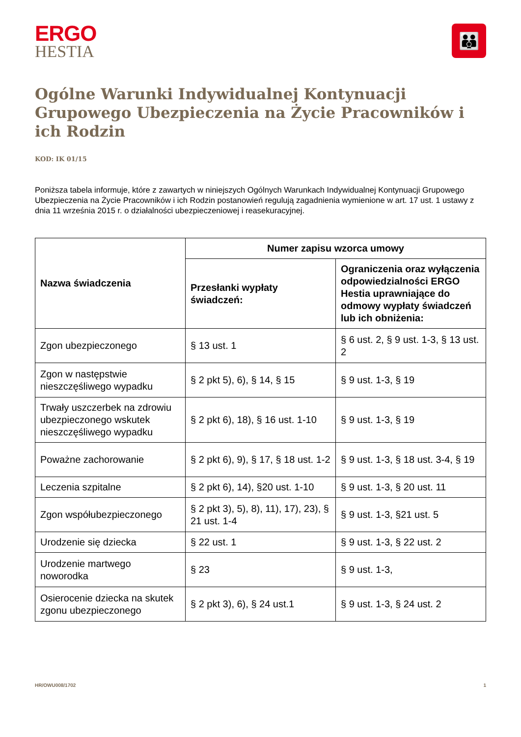ERGO
HESTIA
👪
Ogólne Warunki Indywidualnej Kontynuacji Grupowego Ubezpieczenia na Życie Pracowników i ich Rodzin
KOD: IK 01/15
Poniższa tabela informuje, które z zawartych w niniejszych Ogólnych Warunkach Indywidualnej Kontynuacji Grupowego Ubezpieczenia na Życie Pracowników i ich Rodzin postanowień regulują zagadnienia wymienione w art. 17 ust. 1 ustawy z dnia 11 września 2015 r. o działalności ubezpieczeniowej i reasekuracyjnej.
| Nazwa świadczenia | Numer zapisu wzorca umowy | |
| --- | --- | --- |
| | Przesłanki wypłaty świadczeń: | Ograniczenia oraz wyłączenia odpowiedzialności ERGO Hestia uprawniające do odmowy wypłaty świadczeń lub ich obniżenia: |
| Zgon ubezpieczonego | § 13 ust. 1 | § 6 ust. 2, § 9 ust. 1-3, § 13 ust. 2 |
| Zgon w następstwie nieszczęśliwego wypadku | § 2 pkt 5), 6), § 14, § 15 | § 9 ust. 1-3, § 19 |
| Trwały uszczerbek na zdrowiu ubezpieczonego wskutek nieszczęśliwego wypadku | § 2 pkt 6), 18), § 16 ust. 1-10 | § 9 ust. 1-3, § 19 |
| Poważne zachorowanie | § 2 pkt 6), 9), § 17, § 18 ust. 1-2 | § 9 ust. 1-3, § 18 ust. 3-4, § 19 |
| Leczenia szpitalne | § 2 pkt 6), 14), §20 ust. 1-10 | § 9 ust. 1-3, § 20 ust. 11 |
| Zgon współubezpieczonego | § 2 pkt 3), 5), 8), 11), 17), 23), § 21 ust. 1-4 | § 9 ust. 1-3, §21 ust. 5 |
| Urodzenie się dziecka | § 22 ust. 1 | § 9 ust. 1-3, § 22 ust. 2 |
| Urodzenie martwego noworodka | § 23 | § 9 ust. 1-3, |
| Osierocenie dziecka na skutek zgonu ubezpieczonego | § 2 pkt 3), 6), § 24 ust.1 | § 9 ust. 1-3, § 24 ust. 2 |
HR/OWU008/1702 1